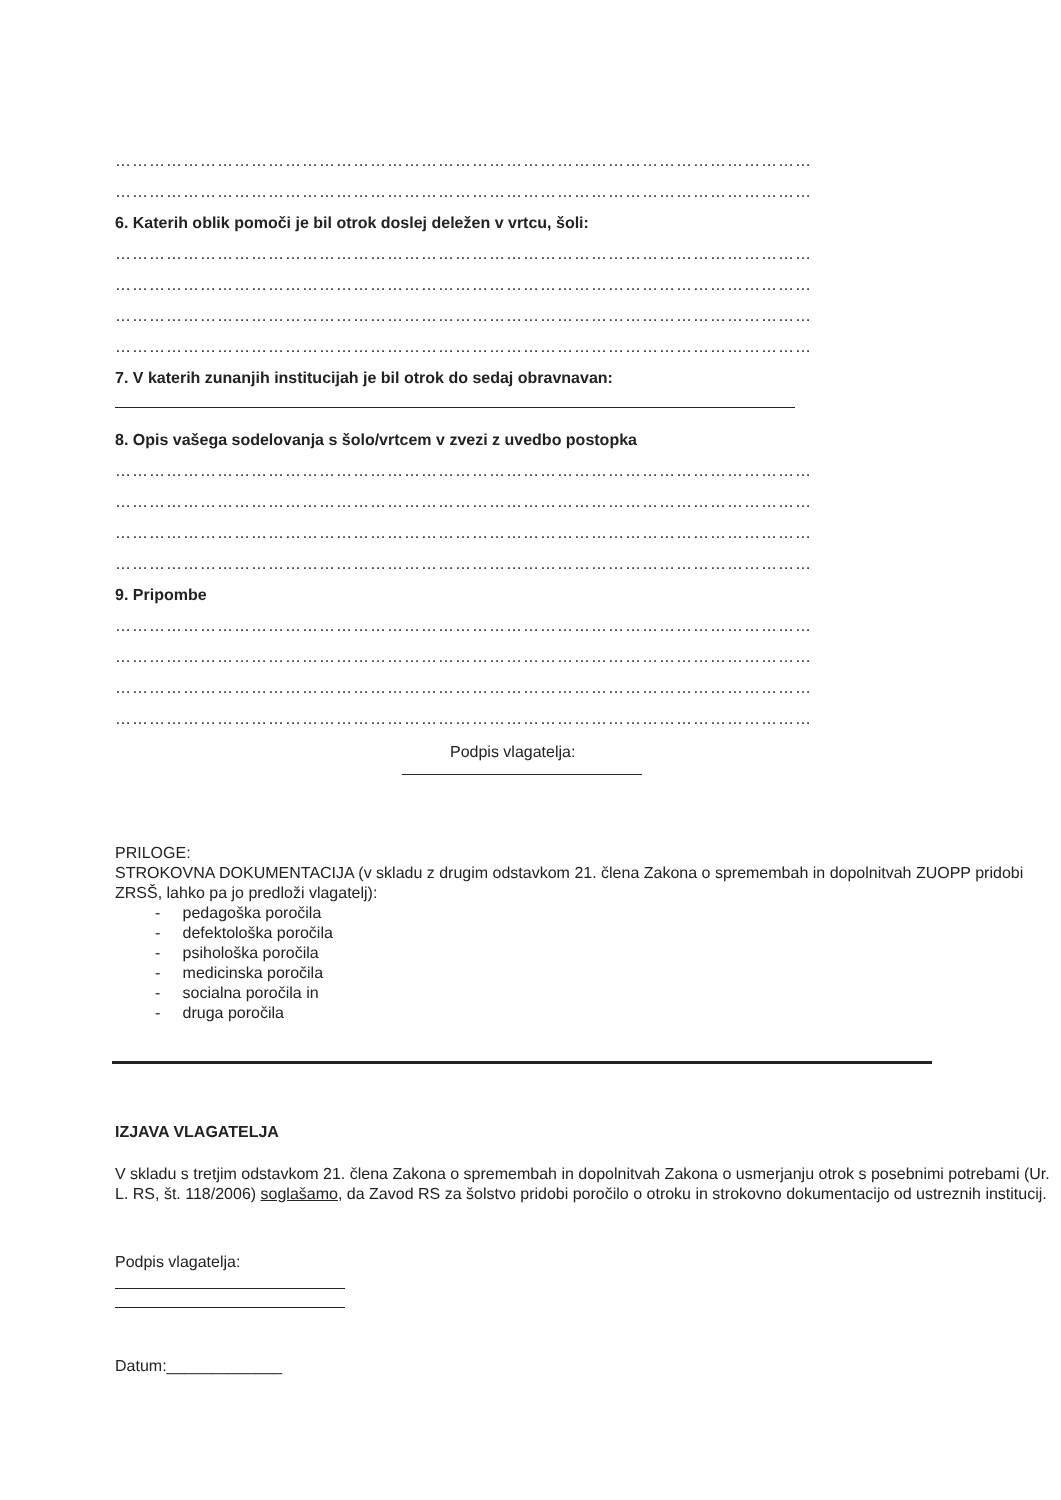……………………………………………………………………………………………………………
……………………………………………………………………………………………………………
6. Katerih oblik pomoči je bil otrok doslej deležen v vrtcu, šoli:
……………………………………………………………………………………………………………
……………………………………………………………………………………………………………
……………………………………………………………………………………………………………
……………………………………………………………………………………………………………
7. V katerih zunanjih institucijah je bil otrok do sedaj obravnavan:
8. Opis vašega sodelovanja s šolo/vrtcem v zvezi z uvedbo postopka
……………………………………………………………………………………………………………
……………………………………………………………………………………………………………
……………………………………………………………………………………………………………
……………………………………………………………………………………………………………
9. Pripombe
……………………………………………………………………………………………………………
……………………………………………………………………………………………………………
……………………………………………………………………………………………………………
……………………………………………………………………………………………………………
Podpis vlagatelja:
PRILOGE:
STROKOVNA DOKUMENTACIJA (v skladu z drugim odstavkom 21. člena Zakona o spremembah in dopolnitvah ZUOPP pridobi ZRSŠ, lahko pa jo predloži vlagatelj):
- pedagoška poročila
- defektološka poročila
- psihološka poročila
- medicinska poročila
- socialna poročila in
- druga poročila
IZJAVA VLAGATELJA
V skladu s tretjim odstavkom 21. člena Zakona o spremembah in dopolnitvah Zakona o usmerjanju otrok s posebnimi potrebami (Ur. L. RS, št. 118/2006) soglašamo, da Zavod RS za šolstvo pridobi poročilo o otroku in strokovno dokumentacijo od ustreznih institucij.
Podpis vlagatelja:
Datum:_____________